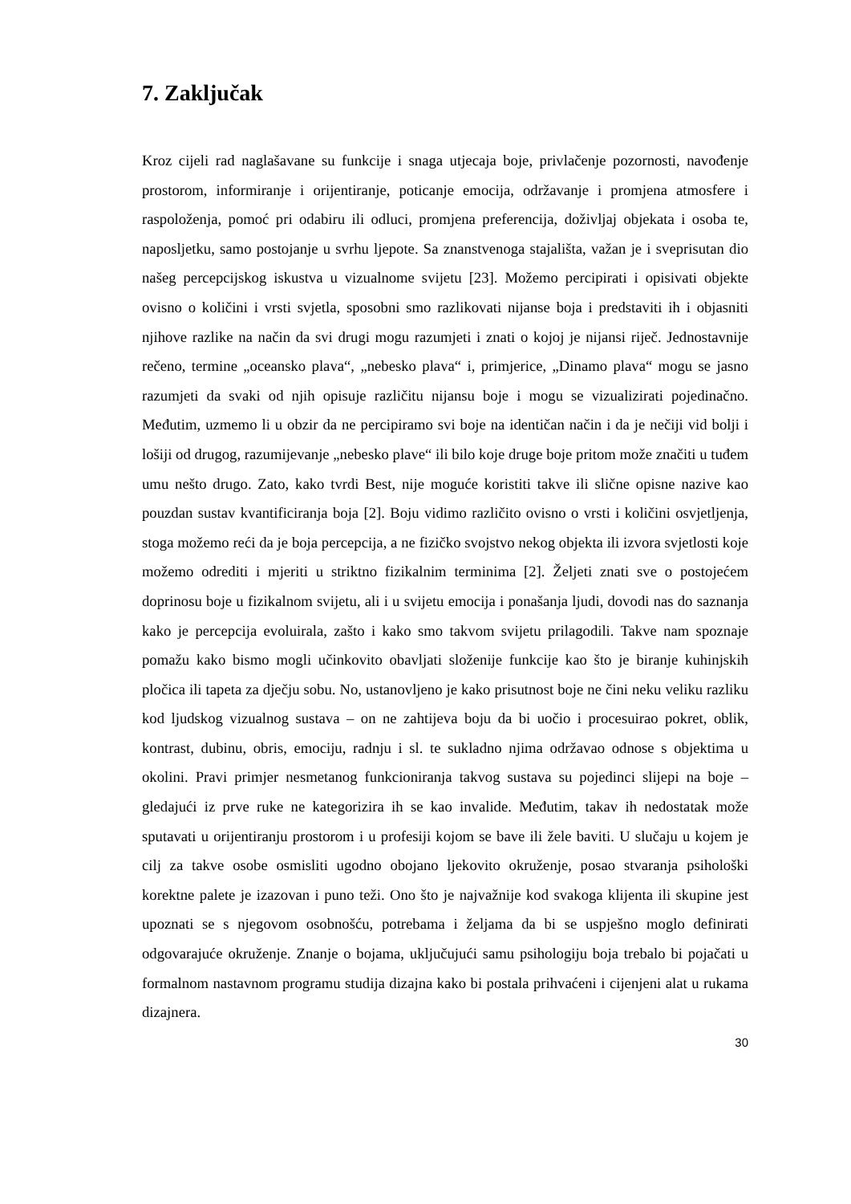7. Zaključak
Kroz cijeli rad naglašavane su funkcije i snaga utjecaja boje, privlačenje pozornosti, navođenje prostorom, informiranje i orijentiranje, poticanje emocija, održavanje i promjena atmosfere i raspoloženja, pomoć pri odabiru ili odluci, promjena preferencija, doživljaj objekata i osoba te, naposljetku, samo postojanje u svrhu ljepote. Sa znanstvenoga stajališta, važan je i sveprisutan dio našeg percepcijskog iskustva u vizualnome svijetu [23]. Možemo percipirati i opisivati objekte ovisno o količini i vrsti svjetla, sposobni smo razlikovati nijanse boja i predstaviti ih i objasniti njihove razlike na način da svi drugi mogu razumjeti i znati o kojoj je nijansi riječ. Jednostavnije rečeno, termine „oceansko plava“, „nebesko plava“ i, primjerice, „Dinamo plava“ mogu se jasno razumjeti da svaki od njih opisuje različitu nijansu boje i mogu se vizualizirati pojedinačno. Međutim, uzmemo li u obzir da ne percipiramo svi boje na identičan način i da je nečiji vid bolji i lošiji od drugog, razumijevanje „nebesko plave“ ili bilo koje druge boje pritom može značiti u tuđem umu nešto drugo. Zato, kako tvrdi Best, nije moguće koristiti takve ili slične opisne nazive kao pouzdan sustav kvantificiranja boja [2]. Boju vidimo različito ovisno o vrsti i količini osvjetljenja, stoga možemo reći da je boja percepcija, a ne fizičko svojstvo nekog objekta ili izvora svjetlosti koje možemo odrediti i mjeriti u striktno fizikalnim terminima [2]. Željeti znati sve o postojećem doprinosu boje u fizikalnom svijetu, ali i u svijetu emocija i ponašanja ljudi, dovodi nas do saznanja kako je percepcija evoluirala, zašto i kako smo takvom svijetu prilagodili. Takve nam spoznaje pomažu kako bismo mogli učinkovito obavljati složenije funkcije kao što je biranje kuhinjskih pločica ili tapeta za dječju sobu. No, ustanovljeno je kako prisutnost boje ne čini neku veliku razliku kod ljudskog vizualnog sustava – on ne zahtijeva boju da bi uočio i procesuirao pokret, oblik, kontrast, dubinu, obris, emociju, radnju i sl. te sukladno njima održavao odnose s objektima u okolini. Pravi primjer nesmetanog funkcioniranja takvog sustava su pojedinci slijepi na boje – gledajući iz prve ruke ne kategorizira ih se kao invalide. Međutim, takav ih nedostatak može sputavati u orijentiranju prostorom i u profesiji kojom se bave ili žele baviti. U slučaju u kojem je cilj za takve osobe osmisliti ugodno obojano ljekovito okruženje, posao stvaranja psihološki korektne palete je izazovan i puno teži. Ono što je najvažnije kod svakoga klijenta ili skupine jest upoznati se s njegovom osobnošću, potrebama i željama da bi se uspješno moglo definirati odgovarajuće okruženje. Znanje o bojama, uključujući samu psihologiju boja trebalo bi pojačati u formalnom nastavnom programu studija dizajna kako bi postala prihvaćeni i cijenjeni alat u rukama dizajnera.
30